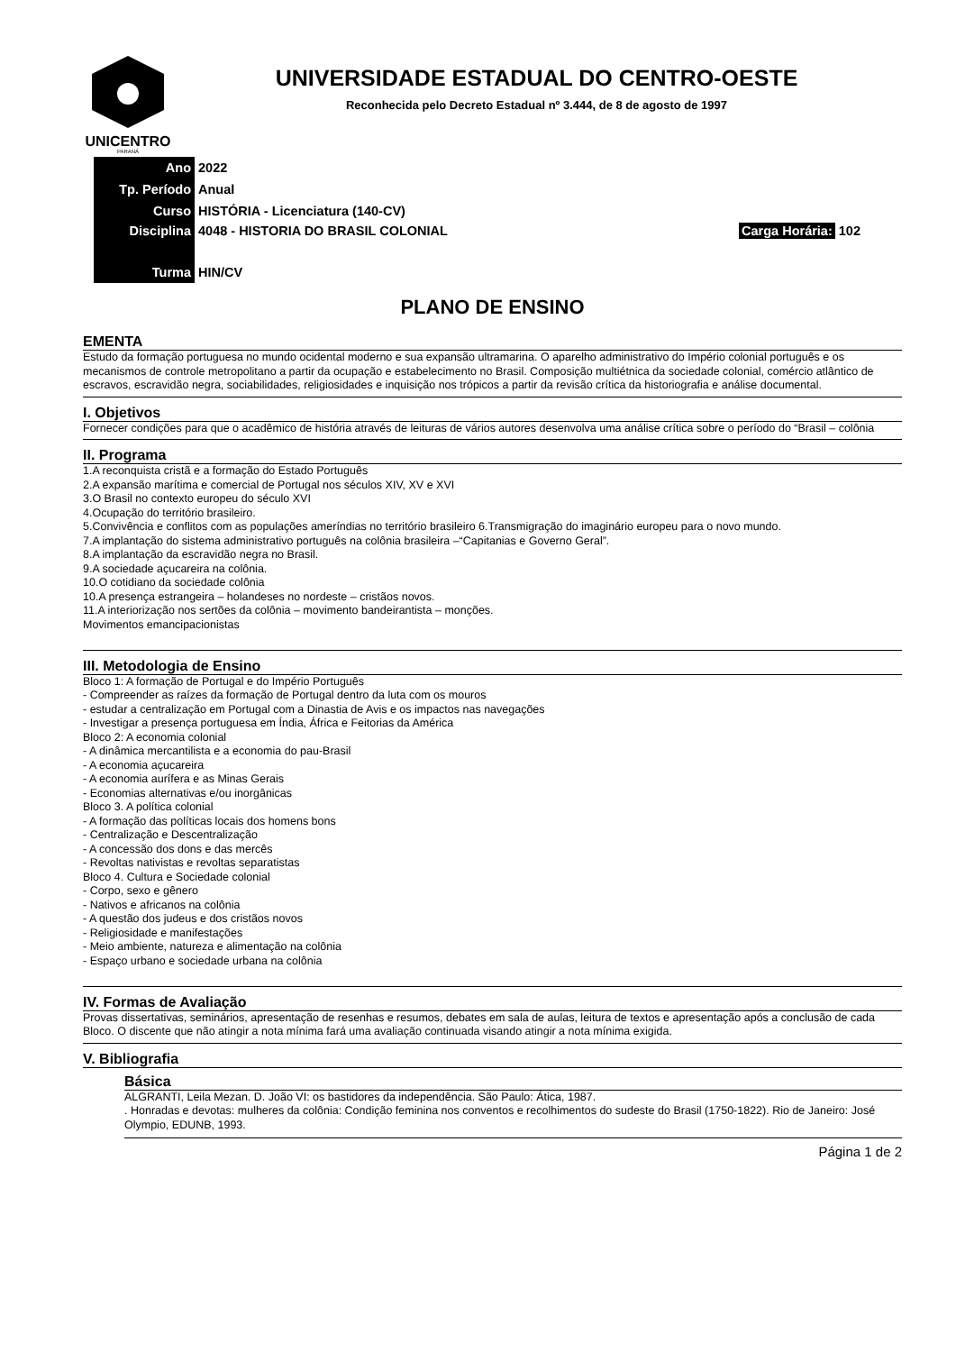UNICENTRO
PARANÁ
UNIVERSIDADE ESTADUAL DO CENTRO-OESTE
Reconhecida pelo Decreto Estadual nº 3.444, de 8 de agosto de 1997
| Ano | 2022 | |
| Tp. Período | Anual | |
| Curso | HISTÓRIA - Licenciatura (140-CV) | |
| Disciplina | 4048 - HISTORIA DO BRASIL COLONIAL | Carga Horária: 102 |
| Turma | HIN/CV | |
PLANO DE ENSINO
EMENTA
Estudo da formação portuguesa no mundo ocidental moderno e sua expansão ultramarina. O aparelho administrativo do Império colonial português e os mecanismos de controle metropolitano a partir da ocupação e estabelecimento no Brasil. Composição multiétnica da sociedade colonial, comércio atlântico de escravos, escravidão negra, sociabilidades, religiosidades e inquisição nos trópicos a partir da revisão crítica da historiografia e análise documental.
I. Objetivos
Fornecer condições para que o acadêmico de história através de leituras de vários autores desenvolva uma análise crítica sobre o período do “Brasil – colônia
II. Programa
1.A reconquista cristã e a formação do Estado Português
2.A expansão marítima e comercial de Portugal nos séculos XIV, XV e XVI
3.O Brasil no contexto europeu do século XVI
4.Ocupação do território brasileiro.
5.Convivência e conflitos com as populações ameríndias no território brasileiro 6.Transmigração do imaginário europeu para o novo mundo.
7.A implantação do sistema administrativo português na colônia brasileira –“Capitanias e Governo Geral”.
8.A implantação da escravidão negra no Brasil.
9.A sociedade açucareira na colônia.
10.O cotidiano da sociedade colônia
10.A presença estrangeira – holandeses no nordeste – cristãos novos.
11.A interiorização nos sertões da colônia – movimento bandeirantista – monções.
Movimentos emancipacionistas
III. Metodologia de Ensino
Bloco 1: A formação de Portugal e do Império Português
- Compreender as raízes da formação de Portugal dentro da luta com os mouros
- estudar a centralização em Portugal com a Dinastia de Avis e os impactos nas navegações
- Investigar a presença portuguesa em Índia, África e Feitorias da América
Bloco 2: A economia colonial
- A dinâmica mercantilista e a economia do pau-Brasil
- A economia açucareira
- A economia aurífera e as Minas Gerais
- Economias alternativas e/ou inorgânicas
Bloco 3. A política colonial
- A formação das políticas locais dos homens bons
- Centralização e Descentralização
- A concessão dos dons e das mercês
- Revoltas nativistas e revoltas separatistas
Bloco 4. Cultura e Sociedade colonial
- Corpo, sexo e gênero
- Nativos e africanos na colônia
- A questão dos judeus e dos cristãos novos
- Religiosidade e manifestações
- Meio ambiente, natureza e alimentação na colônia
- Espaço urbano e sociedade urbana na colônia
IV. Formas de Avaliação
Provas dissertativas, seminários, apresentação de resenhas e resumos, debates em sala de aulas, leitura de textos e apresentação após a conclusão de cada Bloco. O discente que não atingir a nota mínima fará uma avaliação continuada visando atingir a nota mínima exigida.
V. Bibliografia
Básica
ALGRANTI, Leila Mezan. D. João VI: os bastidores da independência. São Paulo: Ática, 1987.
. Honradas e devotas: mulheres da colônia: Condição feminina nos conventos e recolhimentos do sudeste do Brasil (1750-1822). Rio de Janeiro: José Olympio, EDUNB, 1993.
Página 1 de 2